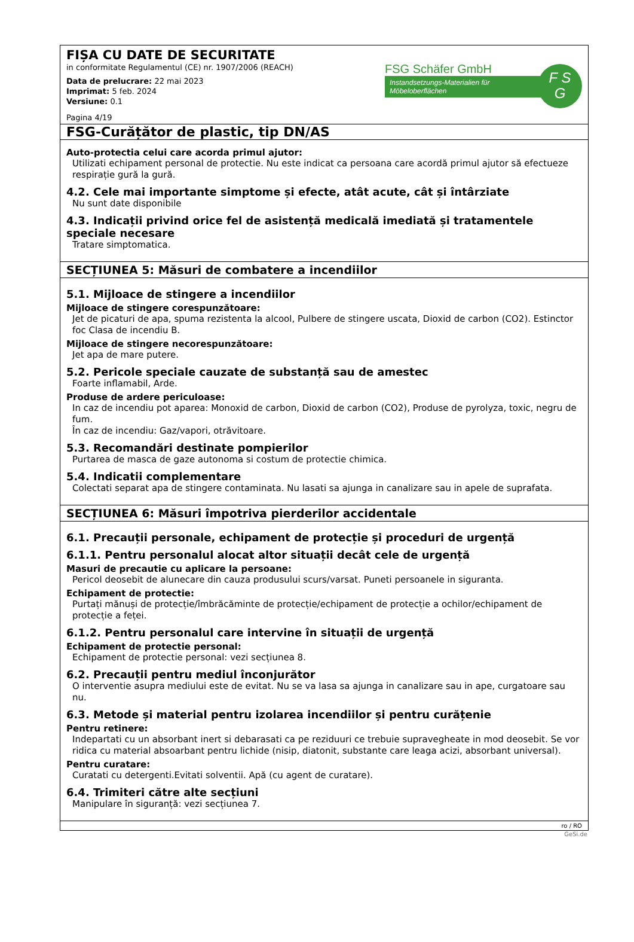FIȘA CU DATE DE SECURITATE
in conformitate Regulamentul (CE) nr. 1907/2006 (REACH)
Data de prelucrare: 22 mai 2023
Imprimat: 5 feb. 2024
Versiune: 0.1
Pagina 4/19
FSG Schäfer GmbH
Instandsetzungs-Materialien für Möbeloberflächen
F S
G
FSG-Curățător de plastic, tip DN/AS
Auto-protectia celui care acorda primul ajutor:
Utilizati echipament personal de protectie. Nu este indicat ca persoana care acordă primul ajutor să efectueze respirație gură la gură.
4.2. Cele mai importante simptome și efecte, atât acute, cât și întârziate
Nu sunt date disponibile
4.3. Indicații privind orice fel de asistență medicală imediată și tratamentele speciale necesare
Tratare simptomatica.
SECȚIUNEA 5: Măsuri de combatere a incendiilor
5.1. Mijloace de stingere a incendiilor
Mijloace de stingere corespunzătoare:
Jet de picaturi de apa, spuma rezistenta la alcool, Pulbere de stingere uscata, Dioxid de carbon (CO2). Estinctor foc Clasa de incendiu B.
Mijloace de stingere necorespunzătoare:
Jet apa de mare putere.
5.2. Pericole speciale cauzate de substanță sau de amestec
Foarte inflamabil, Arde.
Produse de ardere periculoase:
In caz de incendiu pot aparea: Monoxid de carbon, Dioxid de carbon (CO2), Produse de pyrolyza, toxic, negru de fum.
În caz de incendiu: Gaz/vapori, otrăvitoare.
5.3. Recomandări destinate pompierilor
Purtarea de masca de gaze autonoma si costum de protectie chimica.
5.4. Indicatii complementare
Colectati separat apa de stingere contaminata. Nu lasati sa ajunga in canalizare sau in apele de suprafata.
SECȚIUNEA 6: Măsuri împotriva pierderilor accidentale
6.1. Precauții personale, echipament de protecție și proceduri de urgență
6.1.1. Pentru personalul alocat altor situații decât cele de urgență
Masuri de precautie cu aplicare la persoane:
Pericol deosebit de alunecare din cauza produsului scurs/varsat. Puneti persoanele in siguranta.
Echipament de protectie:
Purtați mănuși de protecție/îmbrăcăminte de protecție/echipament de protecție a ochilor/echipament de protecție a feței.
6.1.2. Pentru personalul care intervine în situații de urgență
Echipament de protectie personal:
Echipament de protectie personal: vezi secțiunea 8.
6.2. Precauții pentru mediul înconjurător
O interventie asupra mediului este de evitat. Nu se va lasa sa ajunga in canalizare sau in ape, curgatoare sau nu.
6.3. Metode și material pentru izolarea incendiilor și pentru curățenie
Pentru retinere:
Indepartati cu un absorbant inert si debarasati ca pe reziduuri ce trebuie supravegheate in mod deosebit. Se vor ridica cu material absoarbant pentru lichide (nisip, diatonit, substante care leaga acizi, absorbant universal).
Pentru curatare:
Curatati cu detergenti.Evitati solventii. Apă (cu agent de curatare).
6.4. Trimiteri către alte secțiuni
Manipulare în siguranță: vezi secțiunea 7.
ro / RO
GeSi.de